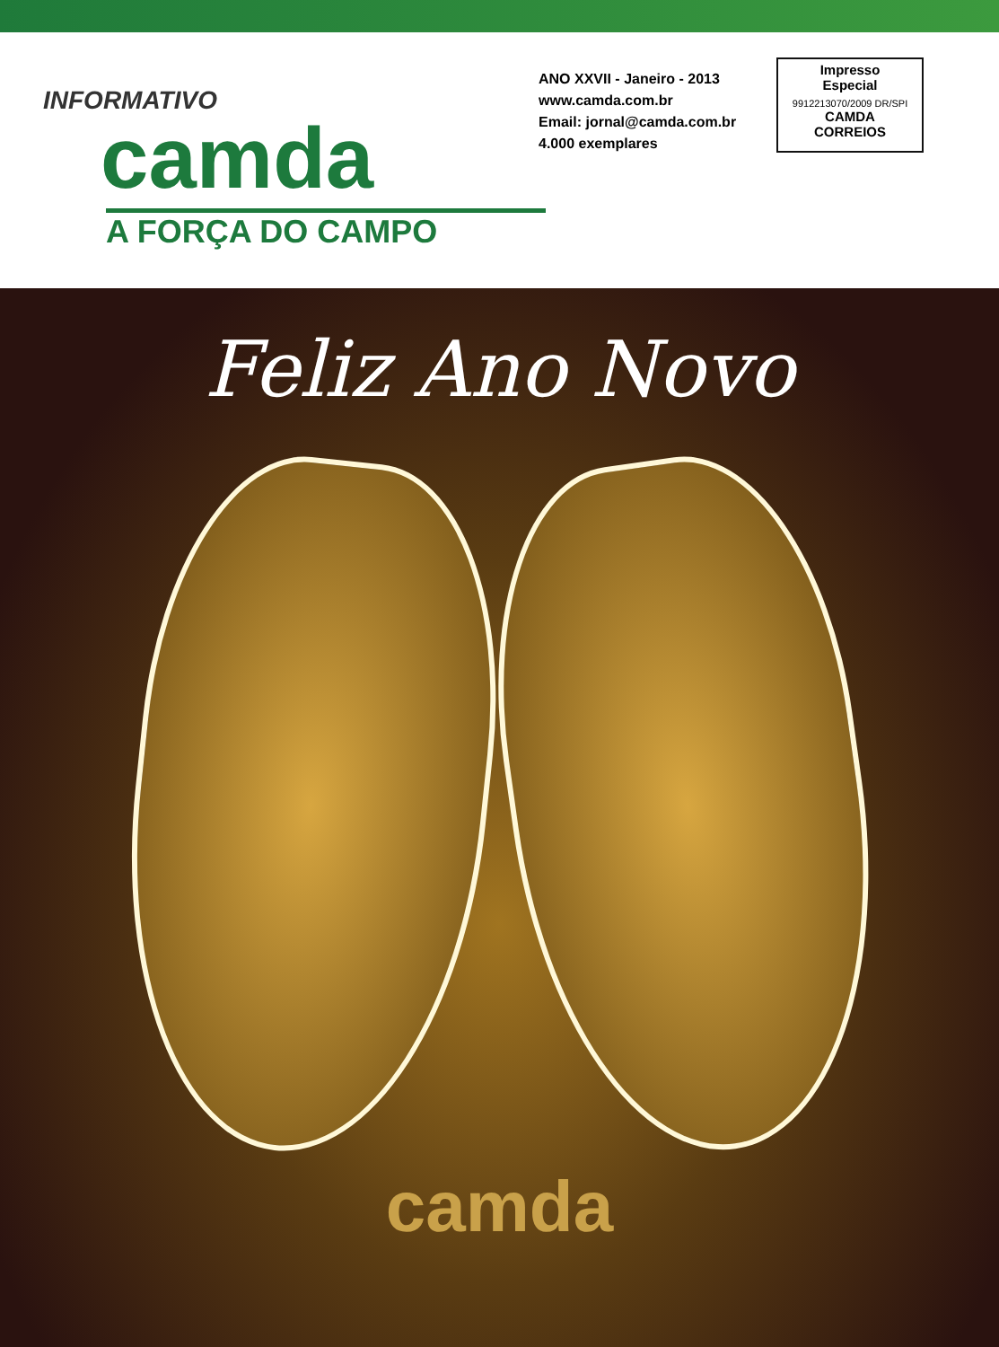INFORMATIVO
camda
A FORÇA DO CAMPO
ANO XXVII - Janeiro - 2013
www.camda.com.br
Email: jornal@camda.com.br
4.000 exemplares
Impresso
Especial
9912213070/2009 DR/SPI
CAMDA
CORREIOS
Feliz Ano Novo
camda